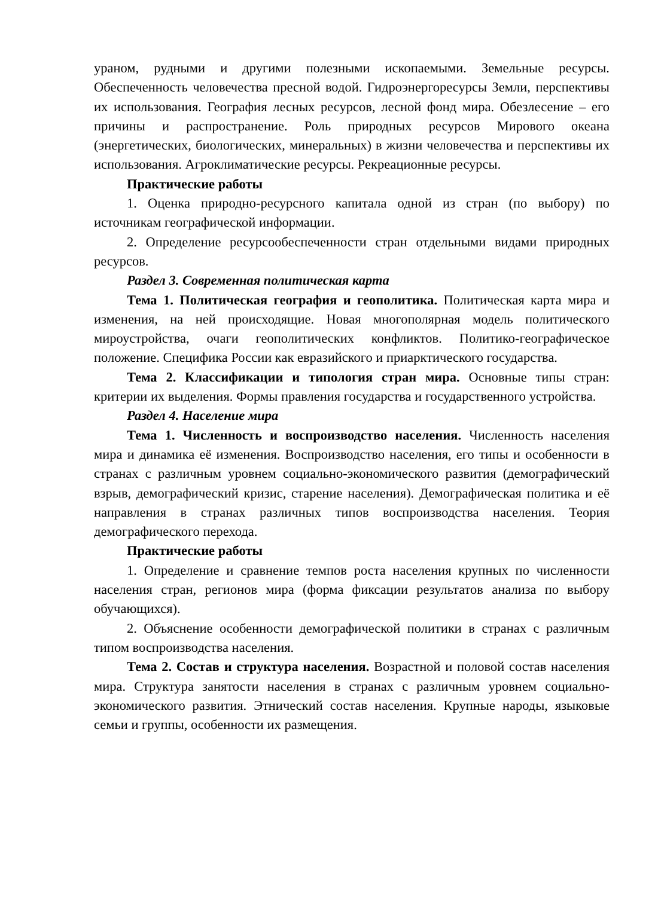ураном, рудными и другими полезными ископаемыми. Земельные ресурсы. Обеспеченность человечества пресной водой. Гидроэнергоресурсы Земли, перспективы их использования. География лесных ресурсов, лесной фонд мира. Обезлесение – его причины и распространение. Роль природных ресурсов Мирового океана (энергетических, биологических, минеральных) в жизни человечества и перспективы их использования. Агроклиматические ресурсы. Рекреационные ресурсы.
Практические работы
1. Оценка природно-ресурсного капитала одной из стран (по выбору) по источникам географической информации.
2. Определение ресурсообеспеченности стран отдельными видами природных ресурсов.
Раздел 3. Современная политическая карта
Тема 1. Политическая география и геополитика. Политическая карта мира и изменения, на ней происходящие. Новая многополярная модель политического мироустройства, очаги геополитических конфликтов. Политико-географическое положение. Специфика России как евразийского и приарктического государства.
Тема 2. Классификации и типология стран мира. Основные типы стран: критерии их выделения. Формы правления государства и государственного устройства.
Раздел 4. Население мира
Тема 1. Численность и воспроизводство населения. Численность населения мира и динамика её изменения. Воспроизводство населения, его типы и особенности в странах с различным уровнем социально-экономического развития (демографический взрыв, демографический кризис, старение населения). Демографическая политика и её направления в странах различных типов воспроизводства населения. Теория демографического перехода.
Практические работы
1. Определение и сравнение темпов роста населения крупных по численности населения стран, регионов мира (форма фиксации результатов анализа по выбору обучающихся).
2. Объяснение особенности демографической политики в странах с различным типом воспроизводства населения.
Тема 2. Состав и структура населения. Возрастной и половой состав населения мира. Структура занятости населения в странах с различным уровнем социально-экономического развития. Этнический состав населения. Крупные народы, языковые семьи и группы, особенности их размещения.